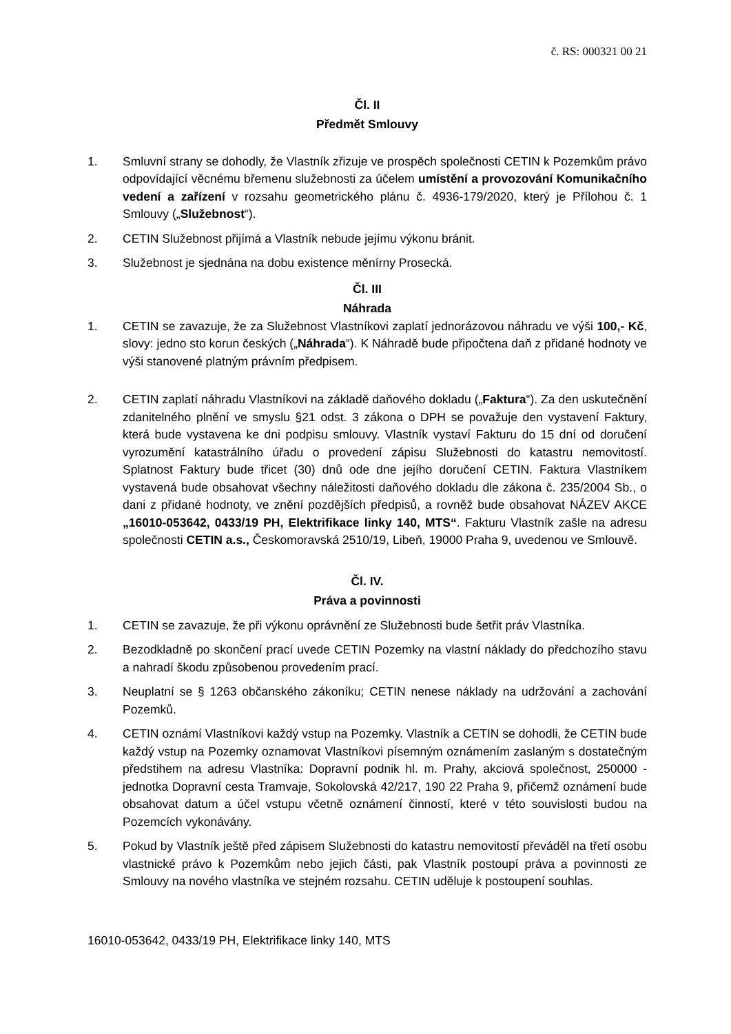č. RS: 000321 00 21
Čl. II
Předmět Smlouvy
1. Smluvní strany se dohodly, že Vlastník zřizuje ve prospěch společnosti CETIN k Pozemkům právo odpovídající věcnému břemenu služebnosti za účelem umístění a provozování Komunikačního vedení a zařízení v rozsahu geometrického plánu č. 4936-179/2020, který je Přílohou č. 1 Smlouvy („Služebnost“).
2. CETIN Služebnost přijímá a Vlastník nebude jejímu výkonu bránit.
3. Služebnost je sjednána na dobu existence měnírny Prosecká.
Čl. III
Náhrada
1. CETIN se zavazuje, že za Služebnost Vlastníkovi zaplatí jednorázovou náhradu ve výši 100,- Kč, slovy: jedno sto korun českých („Náhrada“). K Náhradě bude připočtena daň z přidané hodnoty ve výši stanovené platným právním předpisem.
2. CETIN zaplatí náhradu Vlastníkovi na základě daňového dokladu („Faktura“). Za den uskutečnění zdanitelného plnění ve smyslu §21 odst. 3 zákona o DPH se považuje den vystavení Faktury, která bude vystavena ke dni podpisu smlouvy. Vlastník vystaví Fakturu do 15 dní od doručení vyrozumění katastrálního úřadu o provedení zápisu Služebnosti do katastru nemovitostí. Splatnost Faktury bude třicet (30) dnů ode dne jejího doručení CETIN. Faktura Vlastníkem vystavená bude obsahovat všechny náležitosti daňového dokladu dle zákona č. 235/2004 Sb., o dani z přidané hodnoty, ve znění pozdějších předpisů, a rovněž bude obsahovat NÁZEV AKCE „16010-053642, 0433/19 PH, Elektrifikace linky 140, MTS“. Fakturu Vlastník zašle na adresu společnosti CETIN a.s., Českomoravská 2510/19, Libeň, 19000 Praha 9, uvedenou ve Smlouvě.
Čl. IV.
Práva a povinnosti
1. CETIN se zavazuje, že při výkonu oprávnění ze Služebnosti bude šetřit práv Vlastníka.
2. Bezodkladně po skončení prací uvede CETIN Pozemky na vlastní náklady do předchozího stavu a nahradí škodu způsobenou provedením prací.
3. Neuplatní se § 1263 občanského zákoníku; CETIN nenese náklady na udržování a zachování Pozemků.
4. CETIN oznámí Vlastníkovi každý vstup na Pozemky. Vlastník a CETIN se dohodli, že CETIN bude každý vstup na Pozemky oznamovat Vlastníkovi písemným oznámením zaslaným s dostatečným předstihem na adresu Vlastníka: Dopravní podnik hl. m. Prahy, akciová společnost, 250000 - jednotka Dopravní cesta Tramvaje, Sokolovská 42/217, 190 22 Praha 9, přičemž oznámení bude obsahovat datum a účel vstupu včetně oznámení činností, které v této souvislosti budou na Pozemcích vykonávány.
5. Pokud by Vlastník ještě před zápisem Služebnosti do katastru nemovitostí převáděl na třetí osobu vlastnické právo k Pozemkům nebo jejich části, pak Vlastník postoupí práva a povinnosti ze Smlouvy na nového vlastníka ve stejném rozsahu. CETIN uděluje k postoupení souhlas.
16010-053642, 0433/19 PH, Elektrifikace linky 140, MTS